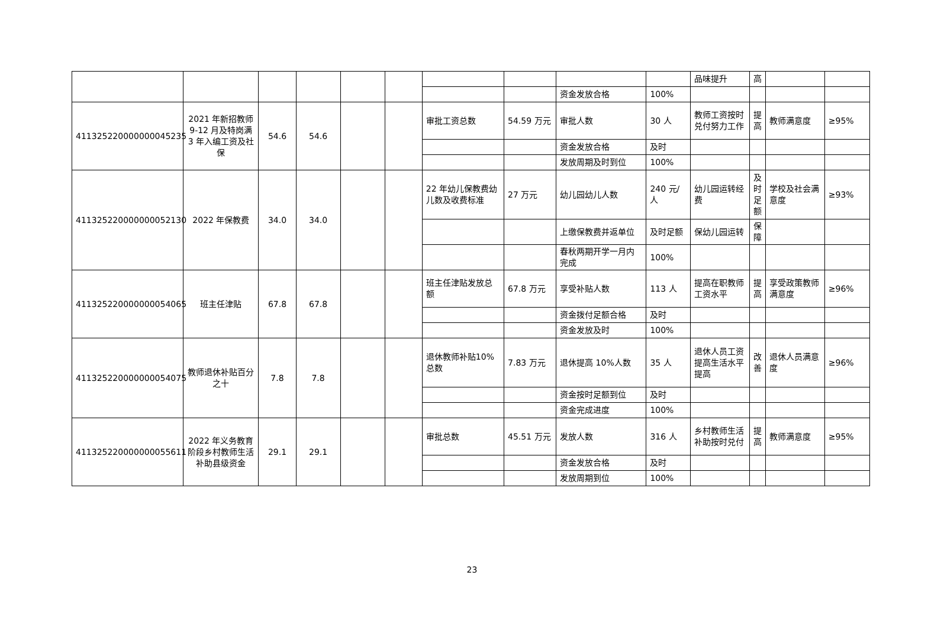| | | | | | | | | | | 品味提升 | 高 | | |
| | | | | | | | | 资金发放合格 | 100% | | | | |
| 411325220000000045235 | 2021 年新招教师 9-12 月及特岗满 3 年入编工资及社保 | 54.6 | 54.6 | | | 审批工资总数 | 54.59 万元 | 审批人数 | 30 人 | 教师工资按时兑付努力工作 | 提高 | 教师满意度 | ≥95% |
| | | | | | | | | 资金发放合格 | 及时 | | | | |
| | | | | | | | | 发放周期及时到位 | 100% | | | | |
| 411325220000000052130 | 2022 年保教费 | 34.0 | 34.0 | | | 22 年幼儿保教费幼儿数及收费标准 | 27 万元 | 幼儿园幼儿人数 | 240 元/人 | 幼儿园运转经费 | 及时足额 | 学校及社会满意度 | ≥93% |
| | | | | | | | | 上缴保教费并返单位 | 及时足额 | 保幼儿园运转 | 保障 | | |
| | | | | | | | | 春秋两期开学一月内完成 | 100% | | | | |
| 411325220000000054065 | 班主任津贴 | 67.8 | 67.8 | | | 班主任津贴发放总额 | 67.8 万元 | 享受补贴人数 | 113 人 | 提高在职教师工资水平 | 提高 | 享受政策教师满意度 | ≥96% |
| | | | | | | | | 资金拨付足额合格 | 及时 | | | | |
| | | | | | | | | 资金发放及时 | 100% | | | | |
| 411325220000000054075 | 教师退休补贴百分之十 | 7.8 | 7.8 | | | 退休教师补贴10%总数 | 7.83 万元 | 退休提高 10%人数 | 35 人 | 退休人员工资提高生活水平提高 | 改善 | 退休人员满意度 | ≥96% |
| | | | | | | | | 资金按时足额到位 | 及时 | | | | |
| | | | | | | | | 资金完成进度 | 100% | | | | |
| 411325220000000055611 | 2022 年义务教育阶段乡村教师生活补助县级资金 | 29.1 | 29.1 | | | 审批总数 | 45.51 万元 | 发放人数 | 316 人 | 乡村教师生活补助按时兑付 | 提高 | 教师满意度 | ≥95% |
| | | | | | | | | 资金发放合格 | 及时 | | | | |
| | | | | | | | | 发放周期到位 | 100% | | | | |
23